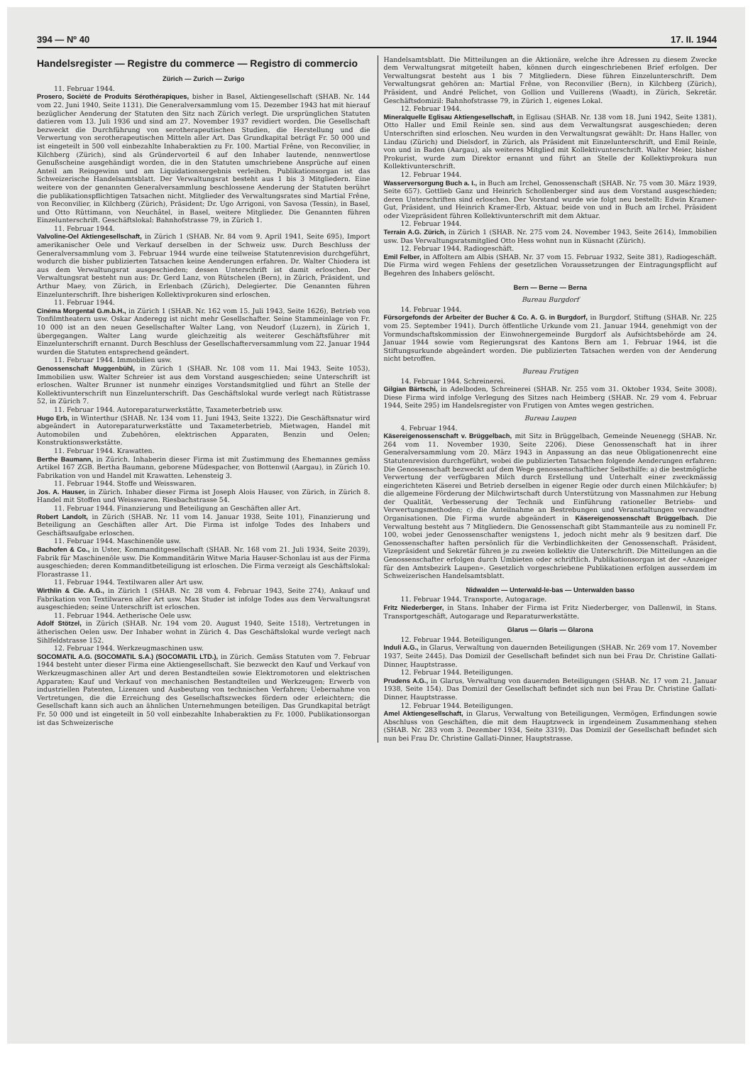394 — Nº 40 17. II. 1944
Handelsregister — Registre du commerce — Registro di commercio
Zürich — Zurich — Zurigo
11. Februar 1944.
Prosero, Société de Produits Sérothérapiques, bisher in Basel, Aktiengesellschaft (SHAB. Nr. 144 vom 22. Juni 1940, Seite 1131). Die Generalversammlung vom 15. Dezember 1943 hat mit hierauf bezüglicher Aenderung der Statuten den Sitz nach Zürich verlegt. Die ursprünglichen Statuten datieren vom 13. Juli 1936 und sind am 27. November 1937 revidiert worden. Die Gesellschaft bezweckt die Durchführung von serotherapeutischen Studien, die Herstellung und die Verwertung von serotherapeutischen Mitteln aller Art. Das Grundkapital beträgt Fr. 50 000 und ist eingeteilt in 500 voll einbezahlte Inhaberaktien zu Fr. 100. Martial Frêne, von Reconvilier, in Kilchberg (Zürich), sind als Gründervorteil 6 auf den Inhaber lautende, nennwertlose Genußscheine ausgehändigt worden, die in den Statuten umschriebene Ansprüche auf einen Anteil am Reingewinn und am Liquidationsergebnis verleihen. Publikationsorgan ist das Schweizerische Handelsamtsblatt. Der Verwaltungsrat besteht aus 1 bis 3 Mitgliedern. Eine weitere von der genannten Generalversammlung beschlossene Aenderung der Statuten berührt die publikationspflichtigen Tatsachen nicht. Mitglieder des Verwaltungsrates sind Martial Frêne, von Reconvilier, in Kilchberg (Zürich), Präsident; Dr. Ugo Arrigoni, von Savosa (Tessin), in Basel, und Otto Rüttimann, von Neuchâtel, in Basel, weitere Mitglieder. Die Genannten führen Einzelunterschrift. Geschäftslokal: Bahnhofstrasse 79, in Zürich 1.
11. Februar 1944.
Valvoline-Oel Aktiengesellschaft, in Zürich 1 (SHAB. Nr. 84 vom 9. April 1941, Seite 695), Import amerikanischer Oele und Verkauf derselben in der Schweiz usw. Durch Beschluss der Generalversammlung vom 3. Februar 1944 wurde eine teilweise Statutenrevision durchgeführt, wodurch die bisher publizierten Tatsachen keine Aenderungen erfahren. Dr. Walter Chiodera ist aus dem Verwaltungsrat ausgeschieden; dessen Unterschrift ist damit erloschen. Der Verwaltungsrat besteht nun aus: Dr. Gerd Lanz, von Rütschelen (Bern), in Zürich, Präsident, und Arthur Maey, von Zürich, in Erlenbach (Zürich), Delegierter. Die Genannten führen Einzelunterschrift. Ihre bisherigen Kollektivprokuren sind erloschen.
11. Februar 1944.
Cinéma Morgental G.m.b.H., in Zürich 1 (SHAB. Nr. 162 vom 15. Juli 1943, Seite 1626), Betrieb von Tonfilmtheatern usw. Oskar Anderegg ist nicht mehr Gesellschafter. Seine Stammeinlage von Fr. 10 000 ist an den neuen Gesellschafter Walter Lang, von Neudorf (Luzern), in Zürich 1, übergegangen. Walter Lang wurde gleichzeitig als weiterer Geschäftsführer mit Einzelunterschrift ernannt. Durch Beschluss der Gesellschafterversammlung vom 22. Januar 1944 wurden die Statuten entsprechend geändert.
11. Februar 1944. Immobilien usw.
Genossenschaft Muggenbühl, in Zürich 1 (SHAB. Nr. 108 vom 11. Mai 1943, Seite 1053), Immobilien usw. Walter Schreier ist aus dem Vorstand ausgeschieden; seine Unterschrift ist erloschen. Walter Brunner ist nunmehr einziges Vorstandsmitglied und führt an Stelle der Kollektivunterschrift nun Einzelunterschrift. Das Geschäftslokal wurde verlegt nach Rütistrasse 52, in Zürich 7.
11. Februar 1944. Autoreparaturwerkstätte, Taxameterbetrieb usw.
Hugo Erb, in Winterthur (SHAB. Nr. 134 vom 11. Juni 1943, Seite 1322). Die Geschäftsnatur wird abgeändert in Autoreparaturwerkstätte und Taxameterbetrieb, Mietwagen, Handel mit Automobilen und Zubehören, elektrischen Apparaten, Benzin und Oelen; Konstruktionswerkstätte.
11. Februar 1944. Krawatten.
Berthe Baumann, in Zürich. Inhaberin dieser Firma ist mit Zustimmung des Ehemannes gemäss Artikel 167 ZGB. Bertha Baumann, geborene Müdespacher, von Bottenwil (Aargau), in Zürich 10. Fabrikation von und Handel mit Krawatten. Lehensteig 3.
11. Februar 1944. Stoffe und Weisswaren.
Jos. A. Hauser, in Zürich. Inhaber dieser Firma ist Joseph Alois Hauser, von Zürich, in Zürich 8. Handel mit Stoffen und Weisswaren. Riesbachstrasse 54.
11. Februar 1944. Finanzierung und Beteiligung an Geschäften aller Art.
Robert Landolt, in Zürich (SHAB. Nr. 11 vom 14. Januar 1938, Seite 101), Finanzierung und Beteiligung an Geschäften aller Art. Die Firma ist infolge Todes des Inhabers und Geschäftsaufgabe erloschen.
11. Februar 1944. Maschinenöle usw.
Bachofen & Co., in Uster, Kommanditgesellschaft (SHAB. Nr. 168 vom 21. Juli 1934, Seite 2039), Fabrik für Maschinenöle usw. Die Kommanditärin Witwe Maria Hauser-Schonlau ist aus der Firma ausgeschieden; deren Kommanditbeteiligung ist erloschen. Die Firma verzeigt als Geschäftslokal: Florastrasse 11.
11. Februar 1944. Textilwaren aller Art usw.
Wirthlin & Cie. A.G., in Zürich 1 (SHAB. Nr. 28 vom 4. Februar 1943, Seite 274), Ankauf und Fabrikation von Textilwaren aller Art usw. Max Studer ist infolge Todes aus dem Verwaltungsrat ausgeschieden; seine Unterschrift ist erloschen.
11. Februar 1944. Aetherische Oele usw.
Adolf Stötzel, in Zürich (SHAB. Nr. 194 vom 20. August 1940, Seite 1518), Vertretungen in ätherischen Oelen usw. Der Inhaber wohnt in Zürich 4. Das Geschäftslokal wurde verlegt nach Sihlfeldstrasse 152.
12. Februar 1944. Werkzeugmaschinen usw.
SOCOMATIL A.G. (SOCOMATIL S.A.) (SOCOMATIL LTD.), in Zürich. Gemäss Statuten vom 7. Februar 1944 besteht unter dieser Firma eine Aktiengesellschaft. Sie bezweckt den Kauf und Verkauf von Werkzeugmaschinen aller Art und deren Bestandteilen sowie Elektromotoren und elektrischen Apparaten; Kauf und Verkauf von mechanischen Bestandteilen und Werkzeugen; Erwerb von industriellen Patenten, Lizenzen und Ausbeutung von technischen Verfahren; Uebernahme von Vertretungen, die die Erreichung des Gesellschaftszweckes fördern oder erleichtern; die Gesellschaft kann sich auch an ähnlichen Unternehmungen beteiligen. Das Grundkapital beträgt Fr. 50 000 und ist eingeteilt in 50 voll einbezahlte Inhaberaktien zu Fr. 1000. Publikationsorgan ist das Schweizerische
Handelsamtsblatt. Die Mitteilungen an die Aktionäre, welche ihre Adressen zu diesem Zwecke dem Verwaltungsrat mitgeteilt haben, können durch eingeschriebenen Brief erfolgen. Der Verwaltungsrat besteht aus 1 bis 7 Mitgliedern. Diese führen Einzelunterschrift. Dem Verwaltungsrat gehören an: Martial Frêne, von Reconvilier (Bern), in Kilchberg (Zürich), Präsident, und André Pelichet, von Gollion und Vuillerens (Waadt), in Zürich, Sekretär. Geschäftsdomizil: Bahnhofstrasse 79, in Zürich 1, eigenes Lokal.
12. Februar 1944.
Mineralquelle Eglisau Aktiengesellschaft, in Eglisau (SHAB. Nr. 138 vom 18. Juni 1942, Seite 1381). Otto Haller und Emil Reinle sen. sind aus dem Verwaltungsrat ausgeschieden; deren Unterschriften sind erloschen. Neu wurden in den Verwaltungsrat gewählt: Dr. Hans Haller, von Lindau (Zürich) und Dielsdorf, in Zürich, als Präsident mit Einzelunterschrift, und Emil Reinle, von und in Baden (Aargau), als weiteres Mitglied mit Kollektivunterschrift. Walter Meier, bisher Prokurist, wurde zum Direktor ernannt und führt an Stelle der Kollektivprokura nun Kollektivunterschrift.
12. Februar 1944.
Wasserversorgung Buch a. I., in Buch am Irchel, Genossenschaft (SHAB. Nr. 75 vom 30. März 1939, Seite 657). Gottlieb Ganz und Heinrich Schollenberger sind aus dem Vorstand ausgeschieden; deren Unterschriften sind erloschen. Der Vorstand wurde wie folgt neu bestellt: Edwin Kramer-Gut, Präsident, und Heinrich Kramer-Erb, Aktuar, beide von und in Buch am Irchel. Präsident oder Vizepräsident führen Kollektivunterschrift mit dem Aktuar.
12. Februar 1944.
Terrain A.G. Zürich, in Zürich 1 (SHAB. Nr. 275 vom 24. November 1943, Seite 2614), Immobilien usw. Das Verwaltungsratsmitglied Otto Hess wohnt nun in Küsnacht (Zürich).
12. Februar 1944. Radiogeschäft.
Emil Felber, in Affoltern am Albis (SHAB. Nr. 37 vom 15. Februar 1932, Seite 381), Radiogeschäft. Die Firma wird wegen Fehlens der gesetzlichen Voraussetzungen der Eintragungspflicht auf Begehren des Inhabers gelöscht.
Bern — Berne — Berna
Bureau Burgdorf
14. Februar 1944.
Fürsorgefonds der Arbeiter der Bucher & Co. A. G. in Burgdorf, in Burgdorf, Stiftung (SHAB. Nr. 225 vom 25. September 1941). Durch öffentliche Urkunde vom 21. Januar 1944, genehmigt von der Vormundschaftskommission der Einwohnergemeinde Burgdorf als Aufsichtsbehörde am 24. Januar 1944 sowie vom Regierungsrat des Kantons Bern am 1. Februar 1944, ist die Stiftungsurkunde abgeändert worden. Die publizierten Tatsachen werden von der Aenderung nicht betroffen.
Bureau Frutigen
14. Februar 1944. Schreinerei.
Gilgian Bärtschi, in Adelboden, Schreinerei (SHAB. Nr. 255 vom 31. Oktober 1934, Seite 3008). Diese Firma wird infolge Verlegung des Sitzes nach Heimberg (SHAB. Nr. 29 vom 4. Februar 1944, Seite 295) im Handelsregister von Frutigen von Amtes wegen gestrichen.
Bureau Laupen
4. Februar 1944.
Käsereigenossenschaft v. Brüggelbach, mit Sitz in Brüggelbach, Gemeinde Neuenegg (SHAB. Nr. 264 vom 11. November 1930, Seite 2206). Diese Genossenschaft hat in ihrer Generalversammlung vom 20. März 1943 in Anpassung an das neue Obligationenrecht eine Statutenrevision durchgeführt, wobei die publizierten Tatsachen folgende Aenderungen erfahren: Die Genossenschaft bezweckt auf dem Wege genossenschaftlicher Selbsthilfe: a) die bestmögliche Verwertung der verfügbaren Milch durch Erstellung und Unterhalt einer zweckmässig eingerichteten Käserei und Betrieb derselben in eigener Regie oder durch einen Milchkäufer; b) die allgemeine Förderung der Milchwirtschaft durch Unterstützung von Massnahmen zur Hebung der Qualität, Verbesserung der Technik und Einführung rationeller Betriebs- und Verwertungsmethoden; c) die Anteilnahme an Bestrebungen und Veranstaltungen verwandter Organisationen. Die Firma wurde abgeändert in Käsereigenossenschaft Brüggelbach. Die Verwaltung besteht aus 7 Mitgliedern. Die Genossenschaft gibt Stammanteile aus zu nominell Fr. 100, wobei jeder Genossenschafter wenigstens 1, jedoch nicht mehr als 9 besitzen darf. Die Genossenschafter haften persönlich für die Verbindlichkeiten der Genossenschaft. Präsident, Vizepräsident und Sekretär führen je zu zweien kollektiv die Unterschrift. Die Mitteilungen an die Genossenschafter erfolgen durch Umbieten oder schriftlich. Publikationsorgan ist der «Anzeiger für den Amtsbezirk Laupen». Gesetzlich vorgeschriebene Publikationen erfolgen ausserdem im Schweizerischen Handelsamtsblatt.
Nidwalden — Unterwald-le-bas — Unterwalden basso
11. Februar 1944. Transporte, Autogarage.
Fritz Niederberger, in Stans. Inhaber der Firma ist Fritz Niederberger, von Dallenwil, in Stans. Transportgeschäft, Autogarage und Reparaturwerkstätte.
Glarus — Glaris — Glarona
12. Februar 1944. Beteiligungen.
Induli A.G., in Glarus, Verwaltung von dauernden Beteiligungen (SHAB. Nr. 269 vom 17. November 1937, Seite 2445). Das Domizil der Gesellschaft befindet sich nun bei Frau Dr. Christine Gallati-Dinner, Hauptstrasse.
12. Februar 1944. Beteiligungen.
Prudens A.G., in Glarus, Verwaltung von dauernden Beteiligungen (SHAB. Nr. 17 vom 21. Januar 1938, Seite 154). Das Domizil der Gesellschaft befindet sich nun bei Frau Dr. Christine Gallati-Dinner, Hauptstrasse.
12. Februar 1944. Beteiligungen.
Amel Aktiengesellschaft, in Glarus, Verwaltung von Beteiligungen, Vermögen, Erfindungen sowie Abschluss von Geschäften, die mit dem Hauptzweck in irgendeinem Zusammenhang stehen (SHAB. Nr. 283 vom 3. Dezember 1934, Seite 3319). Das Domizil der Gesellschaft befindet sich nun bei Frau Dr. Christine Gallati-Dinner, Hauptstrasse.